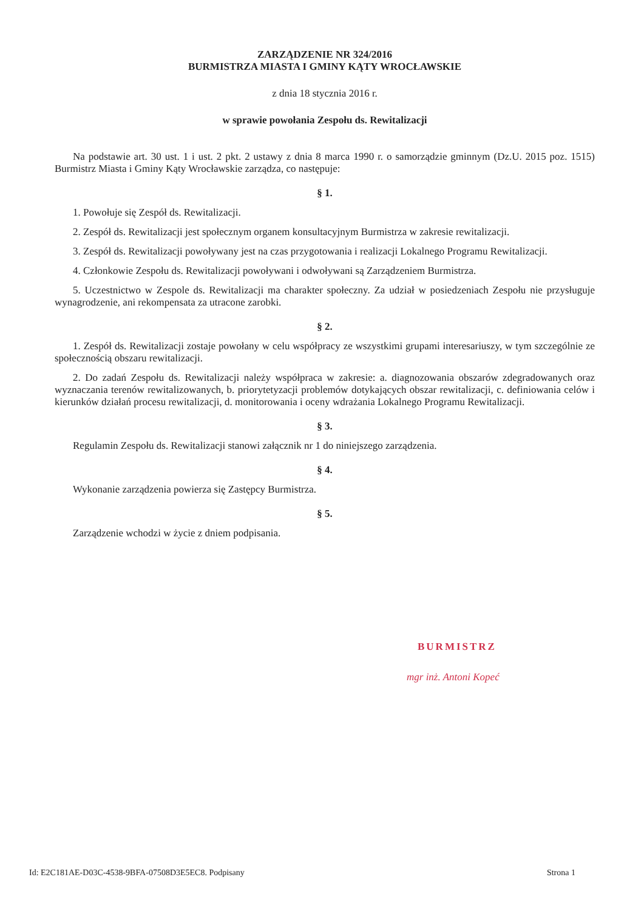ZARZĄDZENIE NR 324/2016
BURMISTRZA MIASTA I GMINY KĄTY WROCŁAWSKIE
z dnia 18 stycznia 2016 r.
w sprawie powołania Zespołu ds. Rewitalizacji
Na podstawie art. 30 ust. 1 i ust. 2 pkt. 2 ustawy z dnia 8 marca 1990 r. o samorządzie gminnym (Dz.U. 2015 poz. 1515) Burmistrz Miasta i Gminy Kąty Wrocławskie zarządza, co następuje:
§ 1.
1. Powołuje się Zespół ds. Rewitalizacji.
2. Zespół ds. Rewitalizacji jest społecznym organem konsultacyjnym Burmistrza w zakresie rewitalizacji.
3. Zespół ds. Rewitalizacji powoływany jest na czas przygotowania i realizacji Lokalnego Programu Rewitalizacji.
4. Członkowie Zespołu ds. Rewitalizacji powoływani i odwoływani są Zarządzeniem Burmistrza.
5. Uczestnictwo w Zespole ds. Rewitalizacji ma charakter społeczny. Za udział w posiedzeniach Zespołu nie przysługuje wynagrodzenie, ani rekompensata za utracone zarobki.
§ 2.
1. Zespół ds. Rewitalizacji zostaje powołany w celu współpracy ze wszystkimi grupami interesariuszy, w tym szczególnie ze społecznością obszaru rewitalizacji.
2. Do zadań Zespołu ds. Rewitalizacji należy współpraca w zakresie: a. diagnozowania obszarów zdegradowanych oraz wyznaczania terenów rewitalizowanych, b. priorytetyzacji problemów dotykających obszar rewitalizacji, c. definiowania celów i kierunków działań procesu rewitalizacji, d. monitorowania i oceny wdrażania Lokalnego Programu Rewitalizacji.
§ 3.
Regulamin Zespołu ds. Rewitalizacji stanowi załącznik nr 1 do niniejszego zarządzenia.
§ 4.
Wykonanie zarządzenia powierza się Zastępcy Burmistrza.
§ 5.
Zarządzenie wchodzi w życie z dniem podpisania.
BURMISTRZ
mgr inż. Antoni Kopeć
Id: E2C181AE-D03C-4538-9BFA-07508D3E5EC8. Podpisany Strona 1